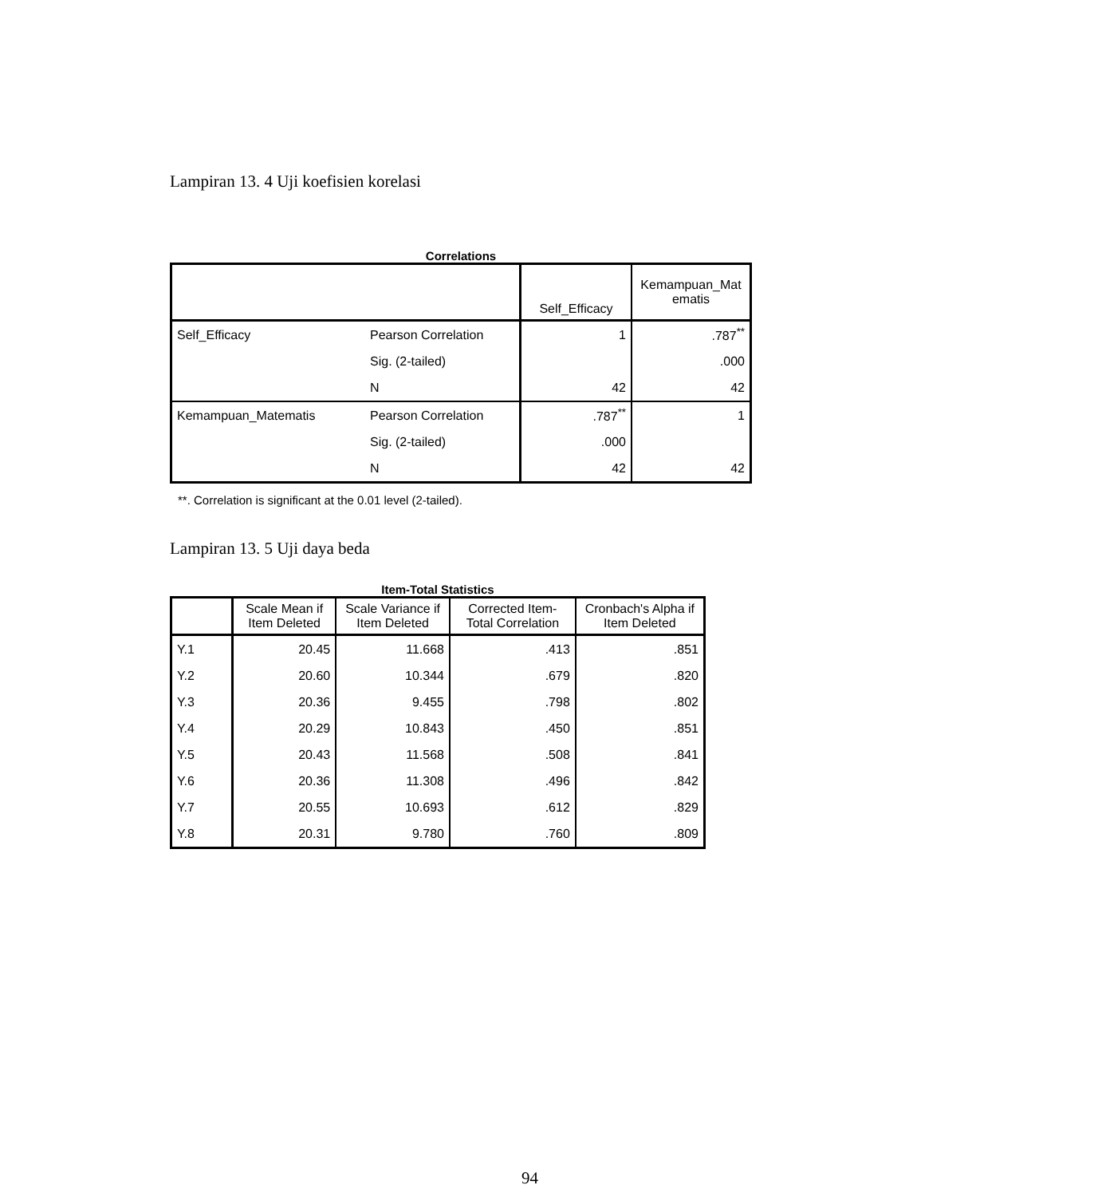Lampiran 13. 4 Uji koefisien korelasi
Correlations
| | | Self_Efficacy | Kemampuan_Mat ematis |
| --- | --- | --- | --- |
| Self_Efficacy | Pearson Correlation | 1 | .787<sup>**</sup> |
| | Sig. (2-tailed) | | .000 |
| | N | 42 | 42 |
| Kemampuan_Matematis | Pearson Correlation | .787<sup>**</sup> | 1 |
| | Sig. (2-tailed) | .000 | |
| | N | 42 | 42 |
**. Correlation is significant at the 0.01 level (2-tailed).
Lampiran 13. 5 Uji daya beda
Item-Total Statistics
| | Scale Mean if Item Deleted | Scale Variance if Item Deleted | Corrected Item-Total Correlation | Cronbach's Alpha if Item Deleted |
| --- | --- | --- | --- | --- |
| Y.1 | 20.45 | 11.668 | .413 | .851 |
| Y.2 | 20.60 | 10.344 | .679 | .820 |
| Y.3 | 20.36 | 9.455 | .798 | .802 |
| Y.4 | 20.29 | 10.843 | .450 | .851 |
| Y.5 | 20.43 | 11.568 | .508 | .841 |
| Y.6 | 20.36 | 11.308 | .496 | .842 |
| Y.7 | 20.55 | 10.693 | .612 | .829 |
| Y.8 | 20.31 | 9.780 | .760 | .809 |
94